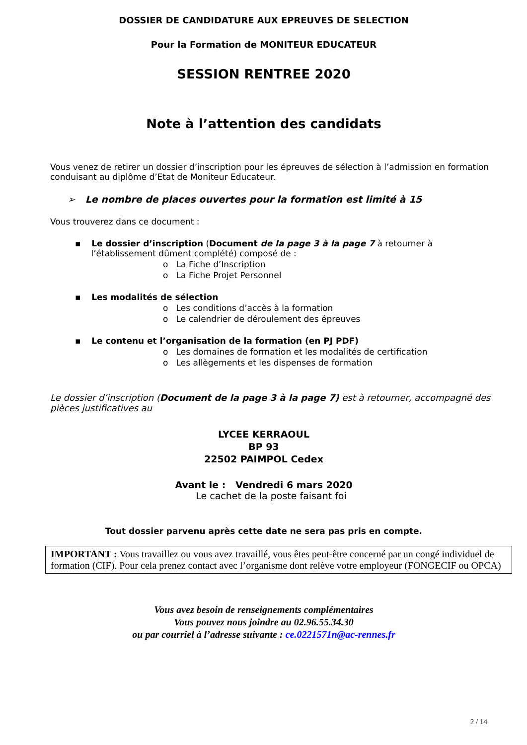DOSSIER DE CANDIDATURE AUX EPREUVES DE SELECTION
Pour la Formation de MONITEUR EDUCATEUR
SESSION RENTREE 2020
Note à l’attention des candidats
Vous venez de retirer un dossier d’inscription pour les épreuves de sélection à l’admission en formation conduisant au diplôme d’Etat de Moniteur Educateur.
➢ Le nombre de places ouvertes pour la formation est limité à 15
Vous trouverez dans ce document :
▪ Le dossier d’inscription (Document de la page 3 à la page 7 à retourner à
l’établissement dûment complété) composé de :
o La Fiche d’Inscription
o La Fiche Projet Personnel
▪ Les modalités de sélection
o Les conditions d’accès à la formation
o Le calendrier de déroulement des épreuves
▪ Le contenu et l’organisation de la formation (en PJ PDF)
o Les domaines de formation et les modalités de certification
o Les allègements et les dispenses de formation
Le dossier d’inscription (Document de la page 3 à la page 7) est à retourner, accompagné des pièces justificatives au
LYCEE KERRAOUL
BP 93
22502 PAIMPOL Cedex
Avant le : Vendredi 6 mars 2020
Le cachet de la poste faisant foi
Tout dossier parvenu après cette date ne sera pas pris en compte.
IMPORTANT : Vous travaillez ou vous avez travaillé, vous êtes peut-être concerné par un congé individuel de formation (CIF). Pour cela prenez contact avec l’organisme dont relève votre employeur (FONGECIF ou OPCA)
Vous avez besoin de renseignements complémentaires
Vous pouvez nous joindre au 02.96.55.34.30
ou par courriel à l’adresse suivante : ce.0221571n@ac-rennes.fr
2 / 14